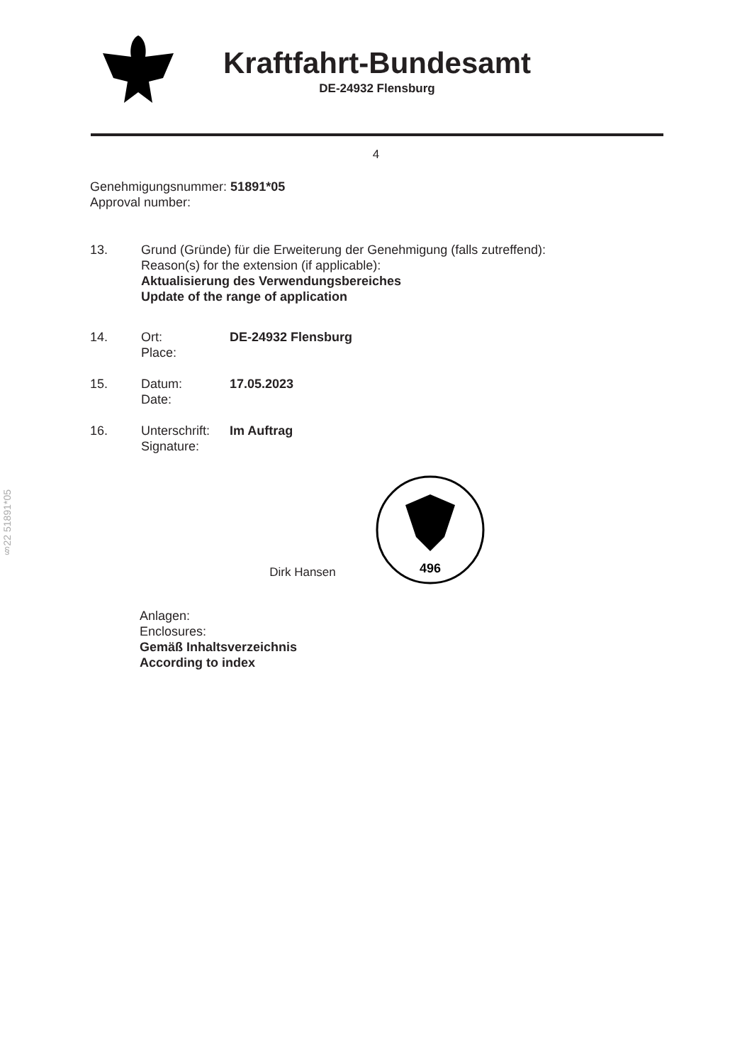Kraftfahrt-Bundesamt
DE-24932 Flensburg
4
Genehmigungsnummer: 51891*05
Approval number:
13. Grund (Gründe) für die Erweiterung der Genehmigung (falls zutreffend):
Reason(s) for the extension (if applicable):
Aktualisierung des Verwendungsbereiches
Update of the range of application
14. Ort:
Place:
DE-24932 Flensburg
15. Datum:
Date:
17.05.2023
16. Unterschrift:
Signature:
Im Auftrag
Dirk Hansen
496
Anlagen:
Enclosures:
Gemäß Inhaltsverzeichnis
According to index
§22 51891*05